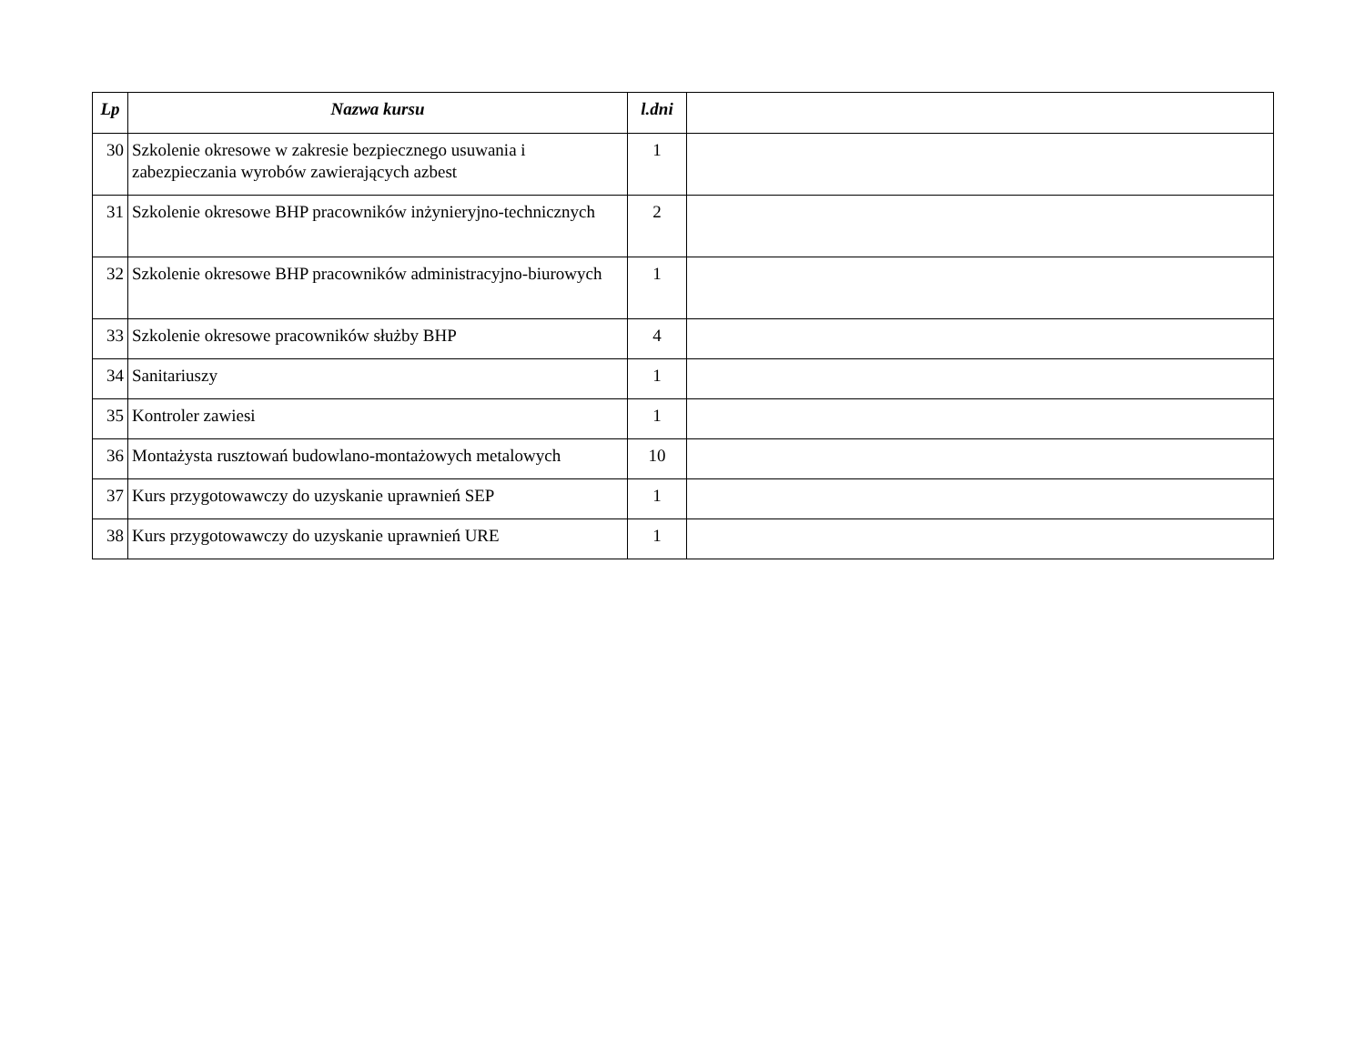| Lp | Nazwa kursu | l.dni | |
| --- | --- | --- | --- |
| 30 | Szkolenie okresowe w zakresie bezpiecznego usuwania i zabezpieczania wyrobów zawierających azbest | 1 | |
| 31 | Szkolenie okresowe BHP pracowników inżynieryjno-technicznych | 2 | |
| 32 | Szkolenie okresowe BHP pracowników administracyjno-biurowych | 1 | |
| 33 | Szkolenie okresowe pracowników służby BHP | 4 | |
| 34 | Sanitariuszy | 1 | |
| 35 | Kontroler zawiesi | 1 | |
| 36 | Montażysta rusztowań budowlano-montażowych metalowych | 10 | |
| 37 | Kurs przygotowawczy do uzyskanie uprawnień SEP | 1 | |
| 38 | Kurs przygotowawczy do uzyskanie uprawnień URE | 1 | |